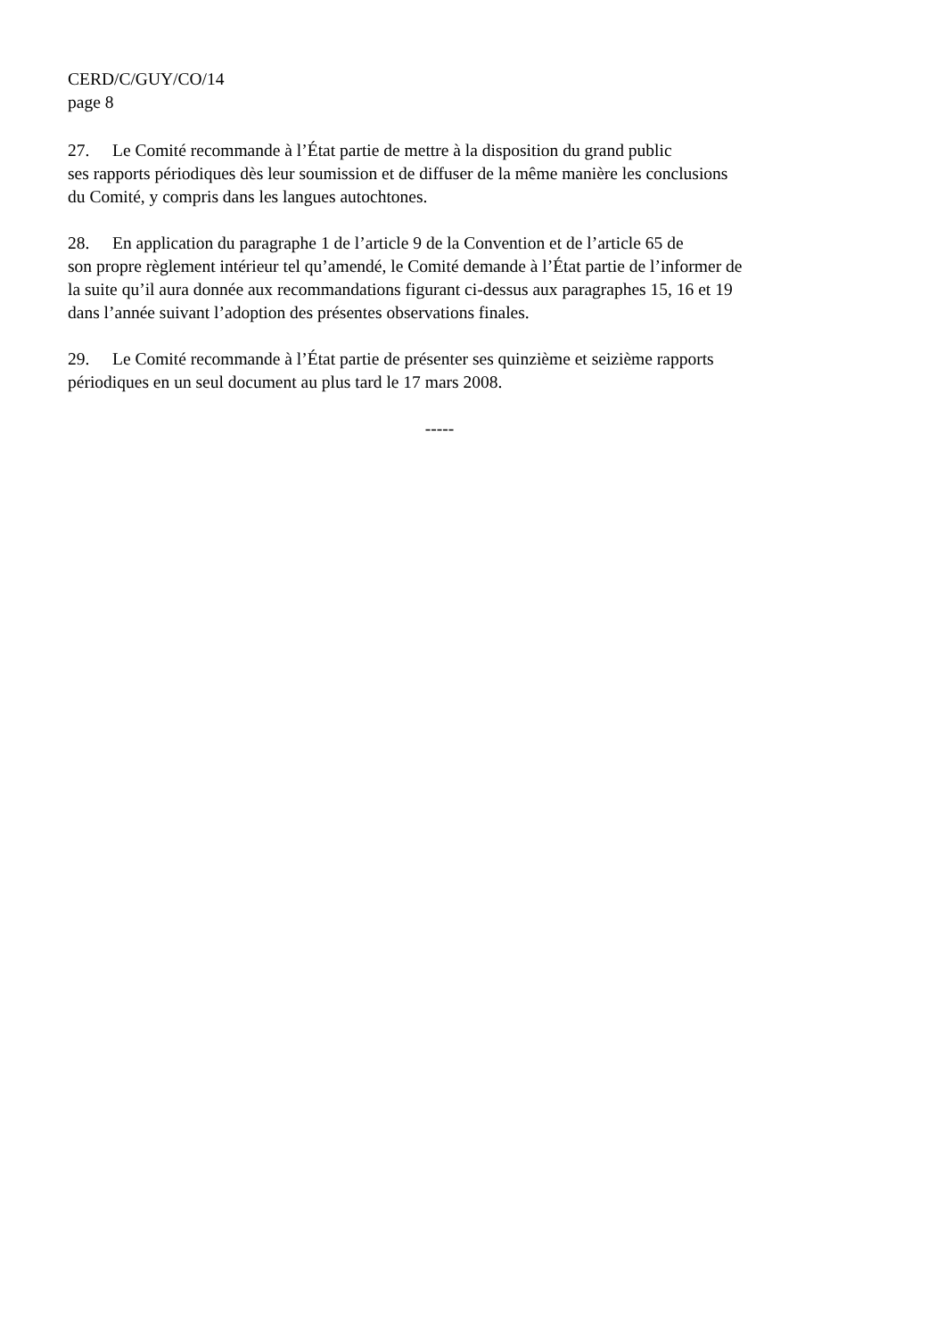CERD/C/GUY/CO/14
page 8
27. Le Comité recommande à l’État partie de mettre à la disposition du grand public
ses rapports périodiques dès leur soumission et de diffuser de la même manière les conclusions
du Comité, y compris dans les langues autochtones.
28. En application du paragraphe 1 de l’article 9 de la Convention et de l’article 65 de
son propre règlement intérieur tel qu’amendé, le Comité demande à l’État partie de l’informer de
la suite qu’il aura donnée aux recommandations figurant ci-dessus aux paragraphes 15, 16 et 19
dans l’année suivant l’adoption des présentes observations finales.
29. Le Comité recommande à l’État partie de présenter ses quinzième et seizième rapports
périodiques en un seul document au plus tard le 17 mars 2008.
-----